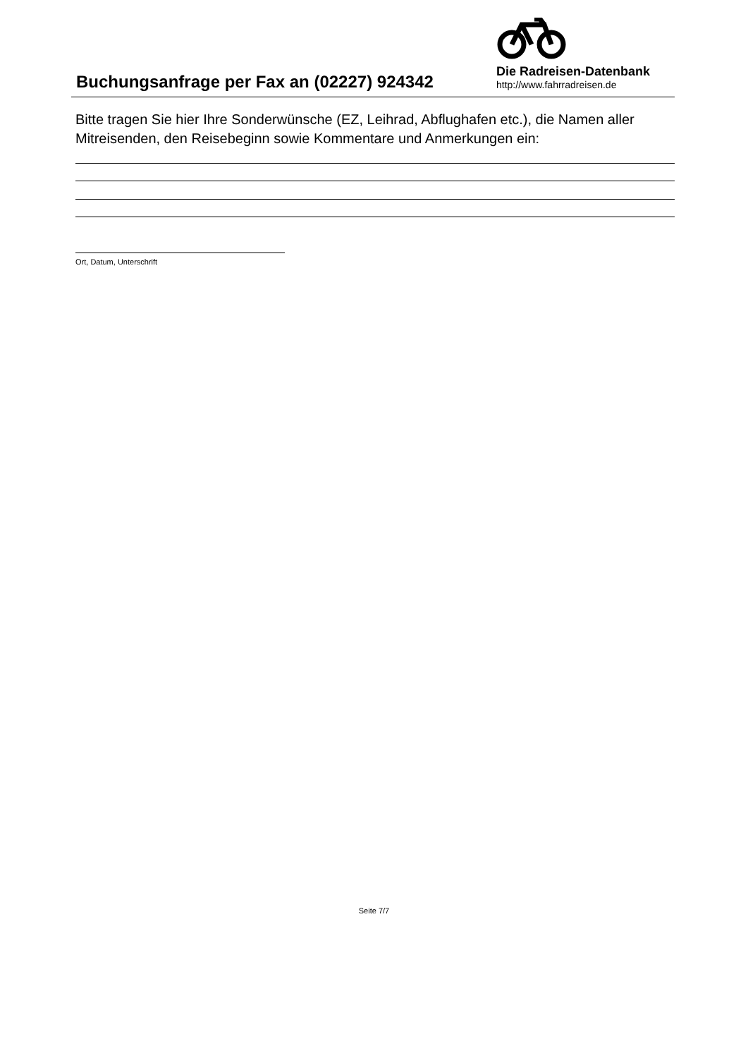Buchungsanfrage per Fax an (02227) 924342
Die Radreisen-Datenbank
http://www.fahrradreisen.de
Bitte tragen Sie hier Ihre Sonderwünsche (EZ, Leihrad, Abflughafen etc.), die Namen aller Mitreisenden, den Reisebeginn sowie Kommentare und Anmerkungen ein:
Ort, Datum, Unterschrift
Seite 7/7